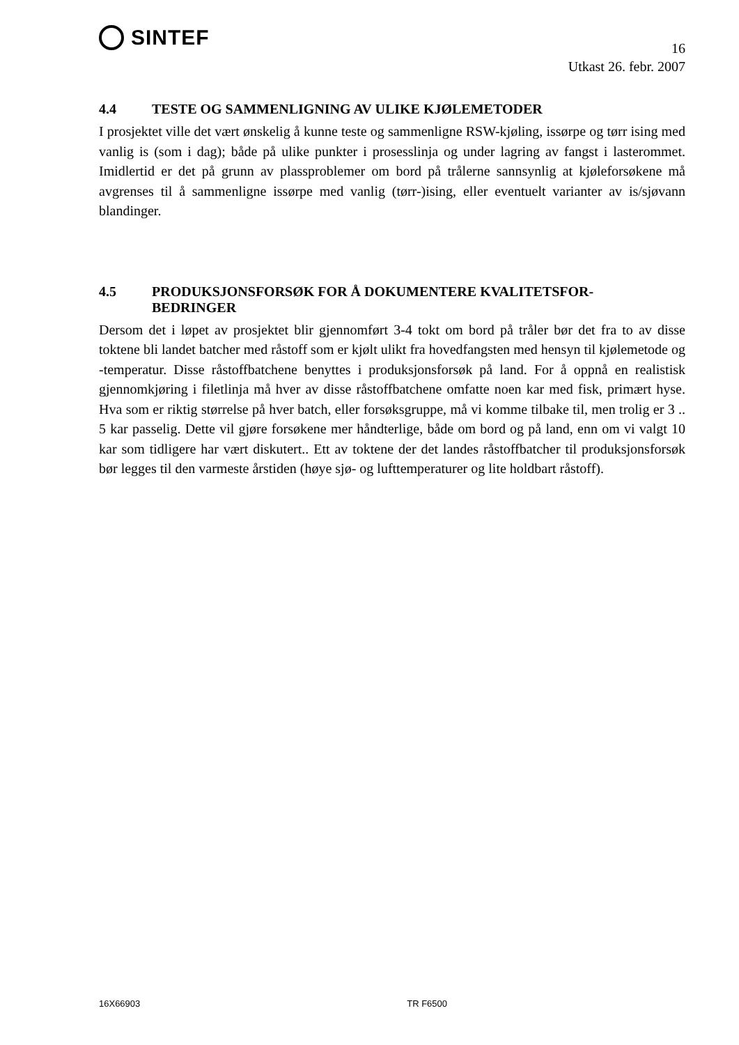SINTEF
16
Utkast 26. febr. 2007
4.4 TESTE OG SAMMENLIGNING AV ULIKE KJØLEMETODER
I prosjektet ville det vært ønskelig å kunne teste og sammenligne RSW-kjøling, issørpe og tørr ising med vanlig is (som i dag); både på ulike punkter i prosesslinja og under lagring av fangst i lasterommet. Imidlertid er det på grunn av plassproblemer om bord på trålerne sannsynlig at kjøleforsøkene må avgrenses til å sammenligne issørpe med vanlig (tørr-)ising, eller eventuelt varianter av is/sjøvann blandinger.
4.5 PRODUKSJONSFORSØK FOR Å DOKUMENTERE KVALITETSFOR-
BEDRINGER
Dersom det i løpet av prosjektet blir gjennomført 3-4 tokt om bord på tråler bør det fra to av disse toktene bli landet batcher med råstoff som er kjølt ulikt fra hovedfangsten med hensyn til kjølemetode og -temperatur. Disse råstoffbatchene benyttes i produksjonsforsøk på land. For å oppnå en realistisk gjennomkjøring i filetlinja må hver av disse råstoffbatchene omfatte noen kar med fisk, primært hyse. Hva som er riktig størrelse på hver batch, eller forsøksgruppe, må vi komme tilbake til, men trolig er 3 .. 5 kar passelig. Dette vil gjøre forsøkene mer håndterlige, både om bord og på land, enn om vi valgt 10 kar som tidligere har vært diskutert.. Ett av toktene der det landes råstoffbatcher til produksjonsforsøk bør legges til den varmeste årstiden (høye sjø- og lufttemperaturer og lite holdbart råstoff).
16X66903 TR F6500